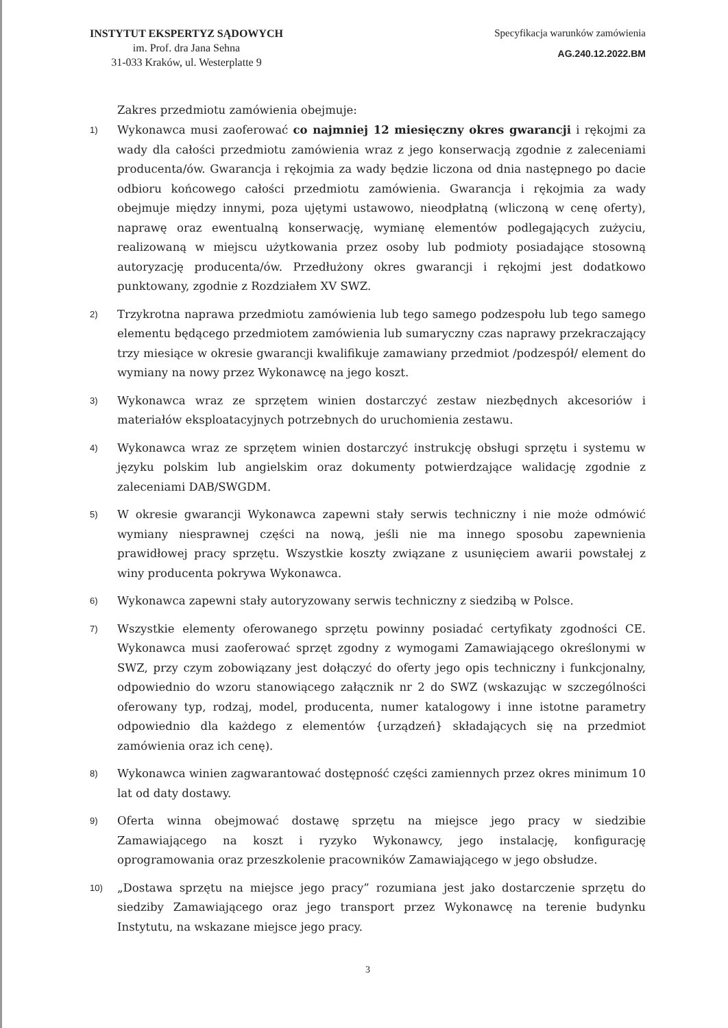INSTYTUT EKSPERTYZ SĄDOWYCH
im. Prof. dra Jana Sehna
31-033 Kraków, ul. Westerplatte 9
Specyfikacja warunków zamówienia
AG.240.12.2022.BM
Zakres przedmiotu zamówienia obejmuje:
1) Wykonawca musi zaoferować co najmniej 12 miesięczny okres gwarancji i rękojmi za wady dla całości przedmiotu zamówienia wraz z jego konserwacją zgodnie z zaleceniami producenta/ów. Gwarancja i rękojmia za wady będzie liczona od dnia następnego po dacie odbioru końcowego całości przedmiotu zamówienia. Gwarancja i rękojmia za wady obejmuje między innymi, poza ujętymi ustawowo, nieodpłatną (wliczoną w cenę oferty), naprawę oraz ewentualną konserwację, wymianę elementów podlegających zużyciu, realizowaną w miejscu użytkowania przez osoby lub podmioty posiadające stosowną autoryzację producenta/ów. Przedłużony okres gwarancji i rękojmi jest dodatkowo punktowany, zgodnie z Rozdziałem XV SWZ.
2) Trzykrotna naprawa przedmiotu zamówienia lub tego samego podzespołu lub tego samego elementu będącego przedmiotem zamówienia lub sumaryczny czas naprawy przekraczający trzy miesiące w okresie gwarancji kwalifikuje zamawiany przedmiot /podzespół/ element do wymiany na nowy przez Wykonawcę na jego koszt.
3) Wykonawca wraz ze sprzętem winien dostarczyć zestaw niezbędnych akcesoriów i materiałów eksploatacyjnych potrzebnych do uruchomienia zestawu.
4) Wykonawca wraz ze sprzętem winien dostarczyć instrukcję obsługi sprzętu i systemu w języku polskim lub angielskim oraz dokumenty potwierdzające walidację zgodnie z zaleceniami DAB/SWGDM.
5) W okresie gwarancji Wykonawca zapewni stały serwis techniczny i nie może odmówić wymiany niesprawnej części na nową, jeśli nie ma innego sposobu zapewnienia prawidłowej pracy sprzętu. Wszystkie koszty związane z usunięciem awarii powstałej z winy producenta pokrywa Wykonawca.
6) Wykonawca zapewni stały autoryzowany serwis techniczny z siedzibą w Polsce.
7) Wszystkie elementy oferowanego sprzętu powinny posiadać certyfikaty zgodności CE. Wykonawca musi zaoferować sprzęt zgodny z wymogami Zamawiającego określonymi w SWZ, przy czym zobowiązany jest dołączyć do oferty jego opis techniczny i funkcjonalny, odpowiednio do wzoru stanowiącego załącznik nr 2 do SWZ (wskazując w szczególności oferowany typ, rodzaj, model, producenta, numer katalogowy i inne istotne parametry odpowiednio dla każdego z elementów {urządzeń} składających się na przedmiot zamówienia oraz ich cenę).
8) Wykonawca winien zagwarantować dostępność części zamiennych przez okres minimum 10 lat od daty dostawy.
9) Oferta winna obejmować dostawę sprzętu na miejsce jego pracy w siedzibie Zamawiającego na koszt i ryzyko Wykonawcy, jego instalację, konfigurację oprogramowania oraz przeszkolenie pracowników Zamawiającego w jego obsłudze.
10) „Dostawa sprzętu na miejsce jego pracy” rozumiana jest jako dostarczenie sprzętu do siedziby Zamawiającego oraz jego transport przez Wykonawcę na terenie budynku Instytutu, na wskazane miejsce jego pracy.
3